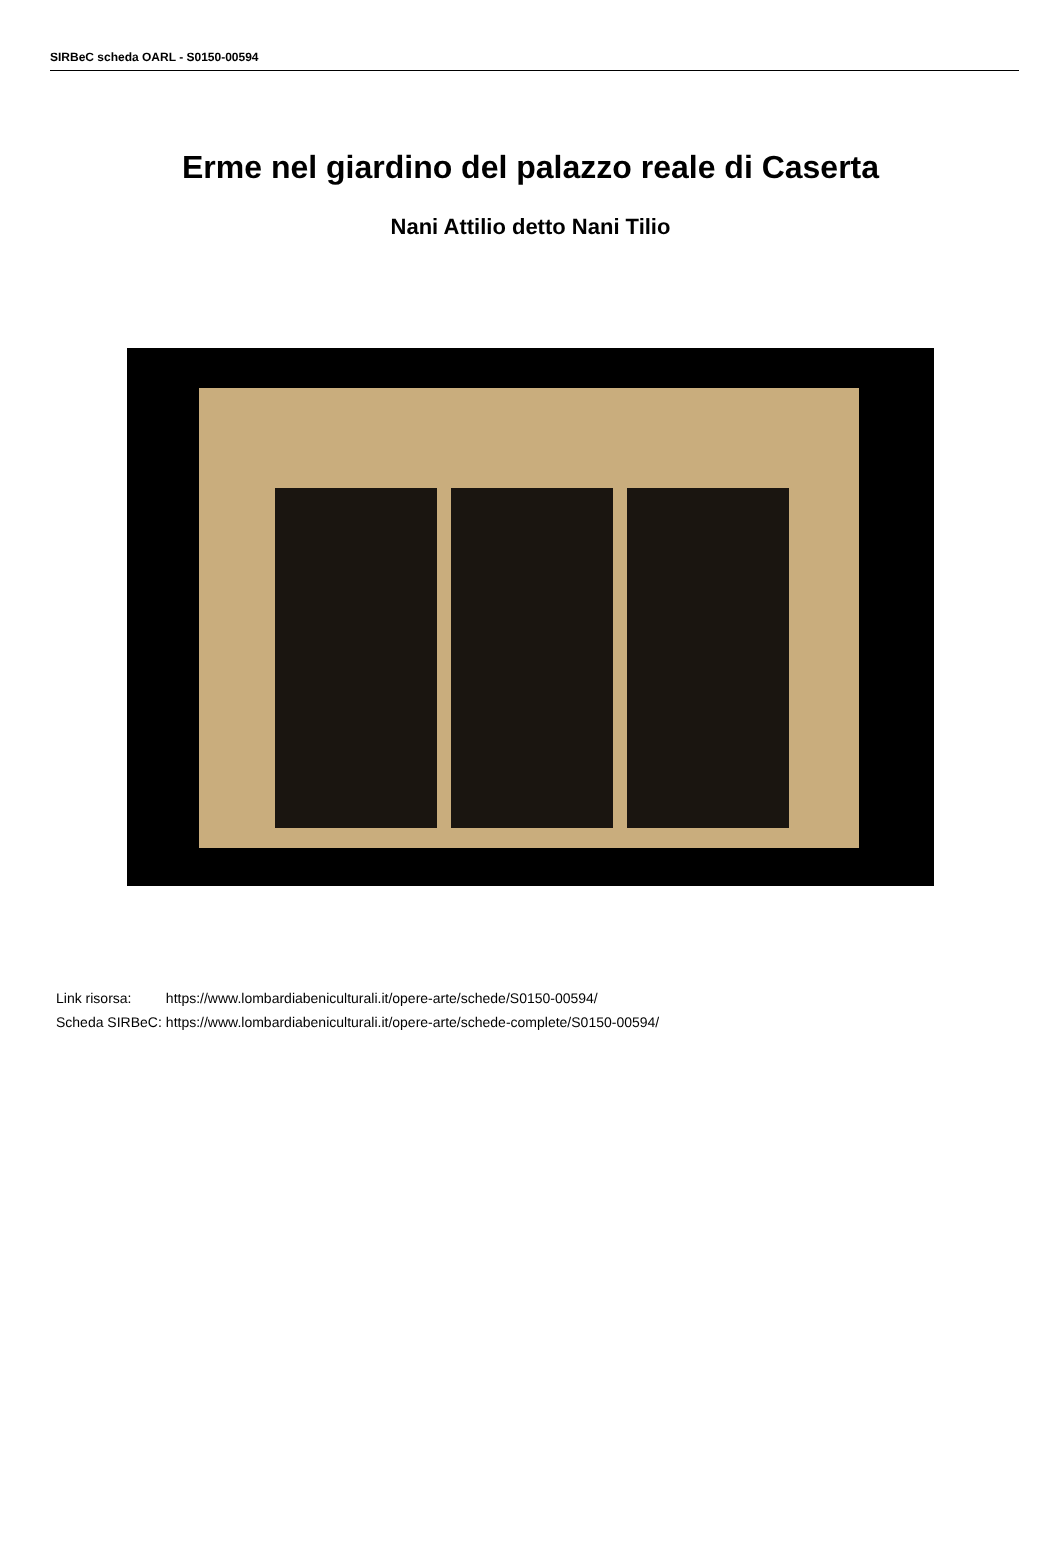SIRBeC scheda OARL - S0150-00594
Erme nel giardino del palazzo reale di Caserta
Nani Attilio detto Nani Tilio
| Link risorsa: | https://www.lombardiabeniculturali.it/opere-arte/schede/S0150-00594/ |
| Scheda SIRBeC: | https://www.lombardiabeniculturali.it/opere-arte/schede-complete/S0150-00594/ |